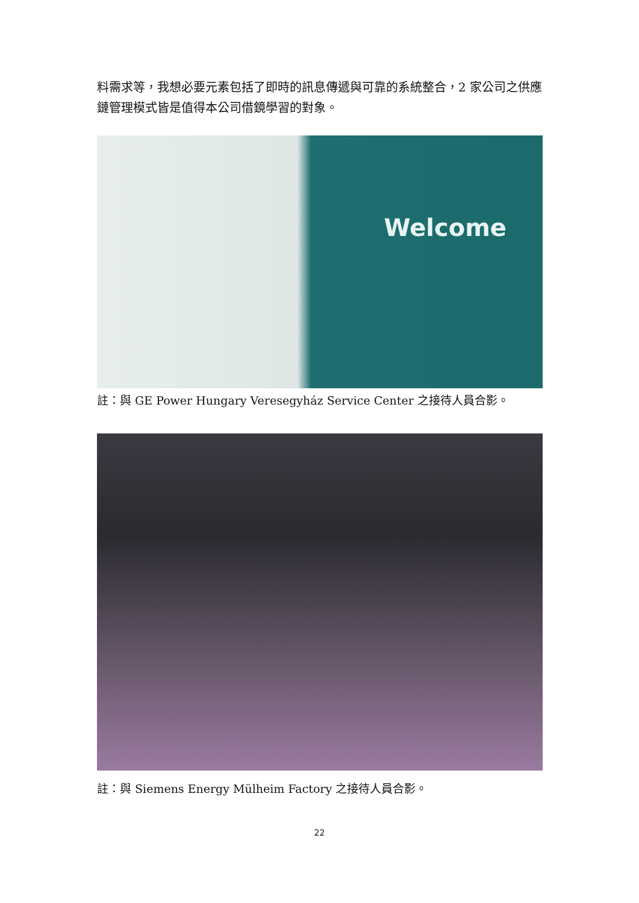料需求等，我想必要元素包括了即時的訊息傳遞與可靠的系統整合，2 家公司之供應鏈管理模式皆是值得本公司借鏡學習的對象。
Welcome
註：與 GE Power Hungary Veresegyház Service Center 之接待人員合影。
註：與 Siemens Energy Mülheim Factory 之接待人員合影。
22